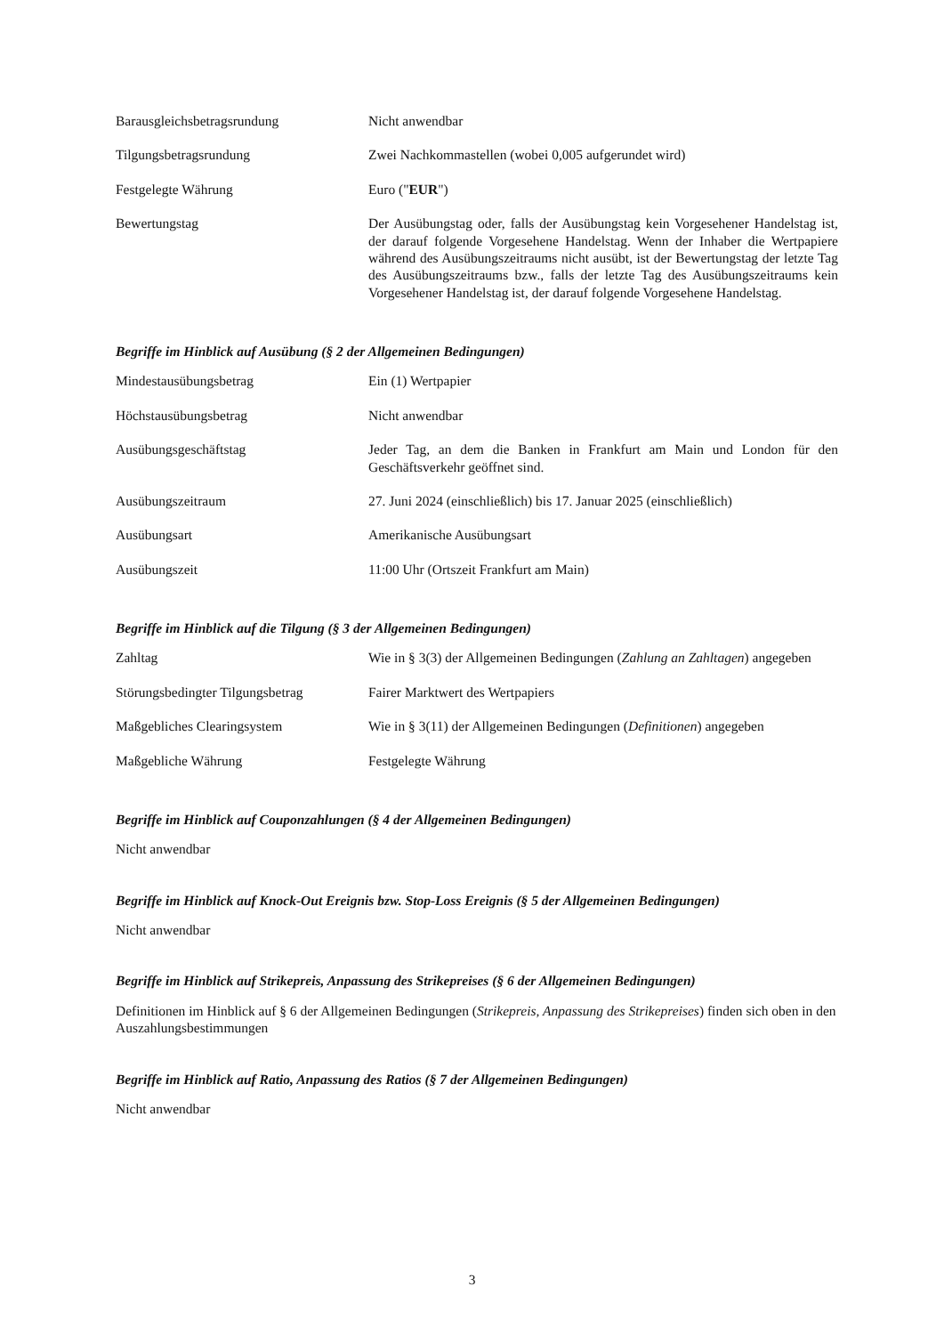| Barausgleichsbetragsrundung | Nicht anwendbar |
| Tilgungsbetragsrundung | Zwei Nachkommastellen (wobei 0,005 aufgerundet wird) |
| Festgelegte Währung | Euro (" EUR ") |
| Bewertungstag | Der Ausübungstag oder, falls der Ausübungstag kein Vorgesehener Handelstag ist, der darauf folgende Vorgesehene Handelstag. Wenn der Inhaber die Wertpapiere während des Ausübungszeitraums nicht ausübt, ist der Bewertungstag der letzte Tag des Ausübungszeitraums bzw., falls der letzte Tag des Ausübungszeitraums kein Vorgesehener Handelstag ist, der darauf folgende Vorgesehene Handelstag. |
Begriffe im Hinblick auf Ausübung (§ 2 der Allgemeinen Bedingungen)
| Mindestausübungsbetrag | Ein (1) Wertpapier |
| Höchstausübungsbetrag | Nicht anwendbar |
| Ausübungsgeschäftstag | Jeder Tag, an dem die Banken in Frankfurt am Main und London für den Geschäftsverkehr geöffnet sind. |
| Ausübungszeitraum | 27. Juni 2024 (einschließlich) bis 17. Januar 2025 (einschließlich) |
| Ausübungsart | Amerikanische Ausübungsart |
| Ausübungszeit | 11:00 Uhr (Ortszeit Frankfurt am Main) |
Begriffe im Hinblick auf die Tilgung (§ 3 der Allgemeinen Bedingungen)
| Zahltag | Wie in § 3(3) der Allgemeinen Bedingungen ( Zahlung an Zahltagen ) angegeben |
| Störungsbedingter Tilgungsbetrag | Fairer Marktwert des Wertpapiers |
| Maßgebliches Clearingsystem | Wie in § 3(11) der Allgemeinen Bedingungen ( Definitionen ) angegeben |
| Maßgebliche Währung | Festgelegte Währung |
Begriffe im Hinblick auf Couponzahlungen (§ 4 der Allgemeinen Bedingungen)
Nicht anwendbar
Begriffe im Hinblick auf Knock-Out Ereignis bzw. Stop-Loss Ereignis (§ 5 der Allgemeinen Bedingungen)
Nicht anwendbar
Begriffe im Hinblick auf Strikepreis, Anpassung des Strikepreises (§ 6 der Allgemeinen Bedingungen)
Definitionen im Hinblick auf § 6 der Allgemeinen Bedingungen (Strikepreis, Anpassung des Strikepreises) finden sich oben in den Auszahlungsbestimmungen
Begriffe im Hinblick auf Ratio, Anpassung des Ratios (§ 7 der Allgemeinen Bedingungen)
Nicht anwendbar
3